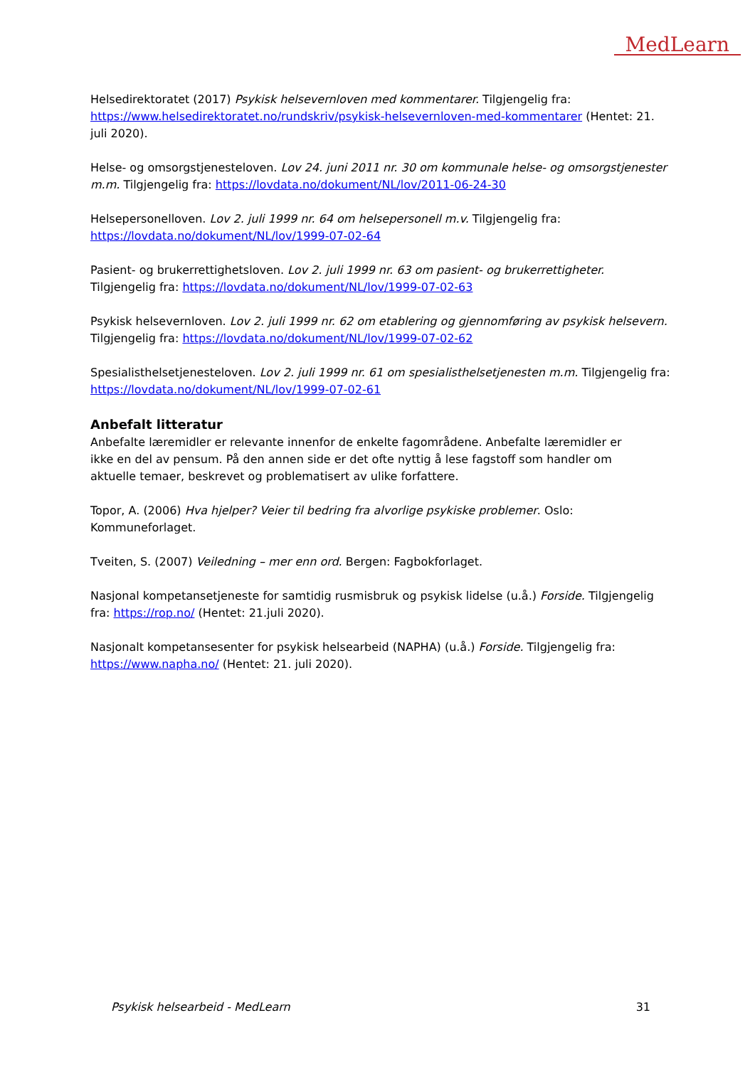MedLearn
Helsedirektoratet (2017) Psykisk helsevernloven med kommentarer. Tilgjengelig fra: https://www.helsedirektoratet.no/rundskriv/psykisk-helsevernloven-med-kommentarer (Hentet: 21. juli 2020).
Helse- og omsorgstjenesteloven. Lov 24. juni 2011 nr. 30 om kommunale helse- og omsorgstjenester m.m. Tilgjengelig fra: https://lovdata.no/dokument/NL/lov/2011-06-24-30
Helsepersonelloven. Lov 2. juli 1999 nr. 64 om helsepersonell m.v. Tilgjengelig fra:
https://lovdata.no/dokument/NL/lov/1999-07-02-64
Pasient- og brukerrettighetsloven. Lov 2. juli 1999 nr. 63 om pasient- og brukerrettigheter.
Tilgjengelig fra: https://lovdata.no/dokument/NL/lov/1999-07-02-63
Psykisk helsevernloven. Lov 2. juli 1999 nr. 62 om etablering og gjennomføring av psykisk helsevern.
Tilgjengelig fra: https://lovdata.no/dokument/NL/lov/1999-07-02-62
Spesialisthelsetjenesteloven. Lov 2. juli 1999 nr. 61 om spesialisthelsetjenesten m.m. Tilgjengelig fra:
https://lovdata.no/dokument/NL/lov/1999-07-02-61
Anbefalt litteratur
Anbefalte læremidler er relevante innenfor de enkelte fagområdene. Anbefalte læremidler er
ikke en del av pensum. På den annen side er det ofte nyttig å lese fagstoff som handler om
aktuelle temaer, beskrevet og problematisert av ulike forfattere.
Topor, A. (2006) Hva hjelper? Veier til bedring fra alvorlige psykiske problemer. Oslo:
Kommuneforlaget.
Tveiten, S. (2007) Veiledning – mer enn ord. Bergen: Fagbokforlaget.
Nasjonal kompetansetjeneste for samtidig rusmisbruk og psykisk lidelse (u.å.) Forside. Tilgjengelig fra: https://rop.no/ (Hentet: 21.juli 2020).
Nasjonalt kompetansesenter for psykisk helsearbeid (NAPHA) (u.å.) Forside. Tilgjengelig fra:
https://www.napha.no/ (Hentet: 21. juli 2020).
Psykisk helsearbeid - MedLearn 31